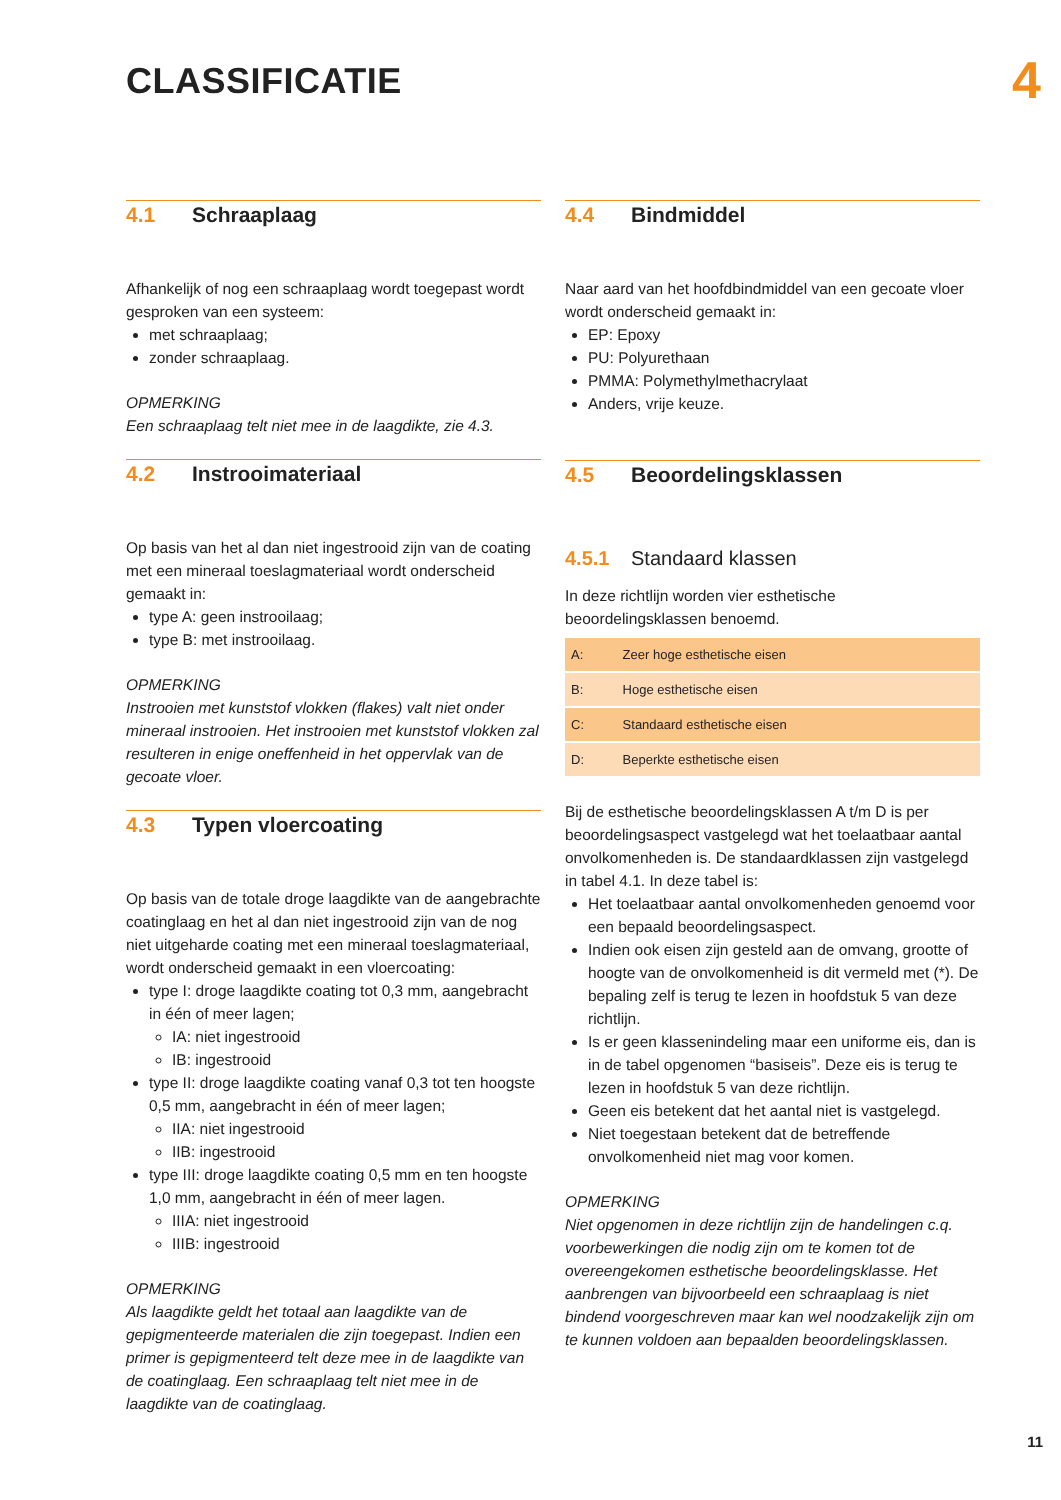CLASSIFICATIE
4
4.1 Schraaplaag
Afhankelijk of nog een schraaplaag wordt toegepast wordt gesproken van een systeem:
met schraaplaag;
zonder schraaplaag.
OPMERKING
Een schraaplaag telt niet mee in de laagdikte, zie 4.3.
4.2 Instrooimateriaal
Op basis van het al dan niet ingestrooid zijn van de coating met een mineraal toeslagmateriaal wordt onderscheid gemaakt in:
type A: geen instrooilaag;
type B: met instrooilaag.
OPMERKING
Instrooien met kunststof vlokken (flakes) valt niet onder mineraal instrooien. Het instrooien met kunststof vlokken zal resulteren in enige oneffenheid in het oppervlak van de gecoate vloer.
4.3 Typen vloercoating
Op basis van de totale droge laagdikte van de aangebrachte coatinglaag en het al dan niet ingestrooid zijn van de nog niet uitgeharde coating met een mineraal toeslagmateriaal, wordt onderscheid gemaakt in een vloercoating:
type I: droge laagdikte coating tot 0,3 mm, aangebracht in één of meer lagen;
IA: niet ingestrooid
IB: ingestrooid
type II: droge laagdikte coating vanaf 0,3 tot ten hoogste 0,5 mm, aangebracht in één of meer lagen;
IIA: niet ingestrooid
IIB: ingestrooid
type III: droge laagdikte coating 0,5 mm en ten hoogste 1,0 mm, aangebracht in één of meer lagen.
IIIA: niet ingestrooid
IIIB: ingestrooid
OPMERKING
Als laagdikte geldt het totaal aan laagdikte van de gepigmenteerde materialen die zijn toegepast. Indien een primer is gepigmenteerd telt deze mee in de laagdikte van de coatinglaag. Een schraaplaag telt niet mee in de laagdikte van de coatinglaag.
4.4 Bindmiddel
Naar aard van het hoofdbindmiddel van een gecoate vloer wordt onderscheid gemaakt in:
EP: Epoxy
PU: Polyurethaan
PMMA: Polymethylmethacrylaat
Anders, vrije keuze.
4.5 Beoordelingsklassen
4.5.1 Standaard klassen
In deze richtlijn worden vier esthetische beoordelingsklassen benoemd.
| A: | Zeer hoge esthetische eisen |
| B: | Hoge esthetische eisen |
| C: | Standaard esthetische eisen |
| D: | Beperkte esthetische eisen |
Bij de esthetische beoordelingsklassen A t/m D is per beoordelingsaspect vastgelegd wat het toelaatbaar aantal onvolkomenheden is. De standaardklassen zijn vastgelegd in tabel 4.1. In deze tabel is:
Het toelaatbaar aantal onvolkomenheden genoemd voor een bepaald beoordelingsaspect.
Indien ook eisen zijn gesteld aan de omvang, grootte of hoogte van de onvolkomenheid is dit vermeld met (*). De bepaling zelf is terug te lezen in hoofdstuk 5 van deze richtlijn.
Is er geen klassenindeling maar een uniforme eis, dan is in de tabel opgenomen “basiseis”. Deze eis is terug te lezen in hoofdstuk 5 van deze richtlijn.
Geen eis betekent dat het aantal niet is vastgelegd.
Niet toegestaan betekent dat de betreffende onvolkomenheid niet mag voor komen.
OPMERKING
Niet opgenomen in deze richtlijn zijn de handelingen c.q. voorbewerkingen die nodig zijn om te komen tot de overeengekomen esthetische beoordelingsklasse. Het aanbrengen van bijvoorbeeld een schraaplaag is niet bindend voorgeschreven maar kan wel noodzakelijk zijn om te kunnen voldoen aan bepaalden beoordelingsklassen.
11